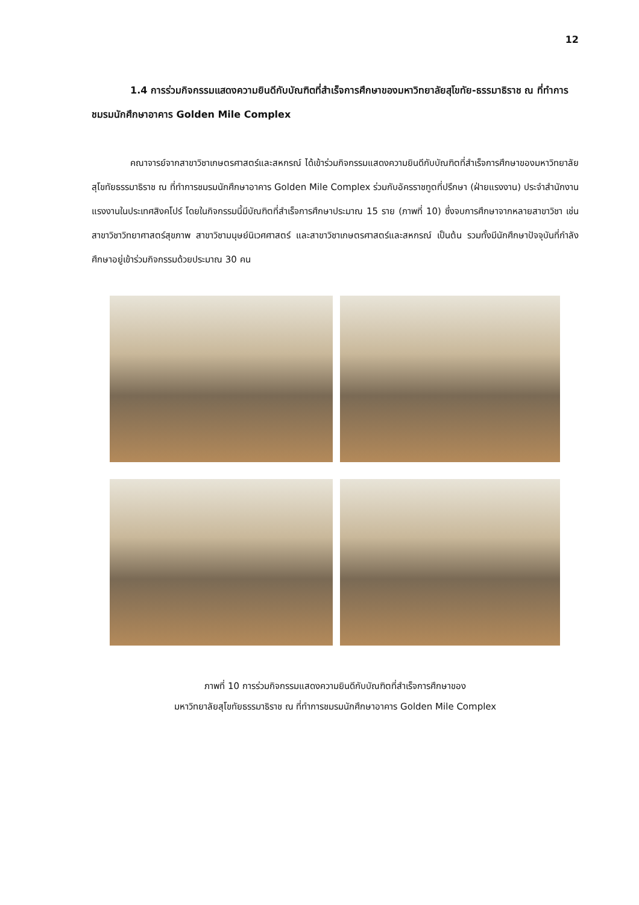12
1.4 การร่วมกิจกรรมแสดงความยินดีกับบัณฑิตที่สำเร็จการศึกษาของมหาวิทยาลัยสุโขทัย-ธรรมาธิราช ณ ที่ทำการชมรมนักศึกษาอาคาร Golden Mile Complex
คณาจารย์จากสาขาวิชาเกษตรศาสตร์และสหกรณ์ ได้เข้าร่วมกิจกรรมแสดงความยินดีกับบัณฑิตที่สำเร็จการศึกษาของมหาวิทยาลัยสุโขทัยธรรมาธิราช ณ ที่ทำการชมรมนักศึกษาอาคาร Golden Mile Complex ร่วมกับอัครราชทูตที่ปรึกษา (ฝ่ายแรงงาน) ประจำสำนักงานแรงงานในประเทศสิงคโปร์ โดยในกิจกรรมนี้มีบัณฑิตที่สำเร็จการศึกษาประมาณ 15 ราย (ภาพที่ 10) ซึ่งจบการศึกษาจากหลายสาขาวิชา เช่น สาขาวิชาวิทยาศาสตร์สุขภาพ สาขาวิชามนุษย์นิเวศศาสตร์ และสาขาวิชาเกษตรศาสตร์และสหกรณ์ เป็นต้น รวมทั้งมีนักศึกษาปัจจุบันที่กำลังศึกษาอยู่เข้าร่วมกิจกรรมด้วยประมาณ 30 คน
ภาพที่ 10 การร่วมกิจกรรมแสดงความยินดีกับบัณฑิตที่สำเร็จการศึกษาของ
มหาวิทยาลัยสุโขทัยธรรมาธิราช ณ ที่ทำการชมรมนักศึกษาอาคาร Golden Mile Complex